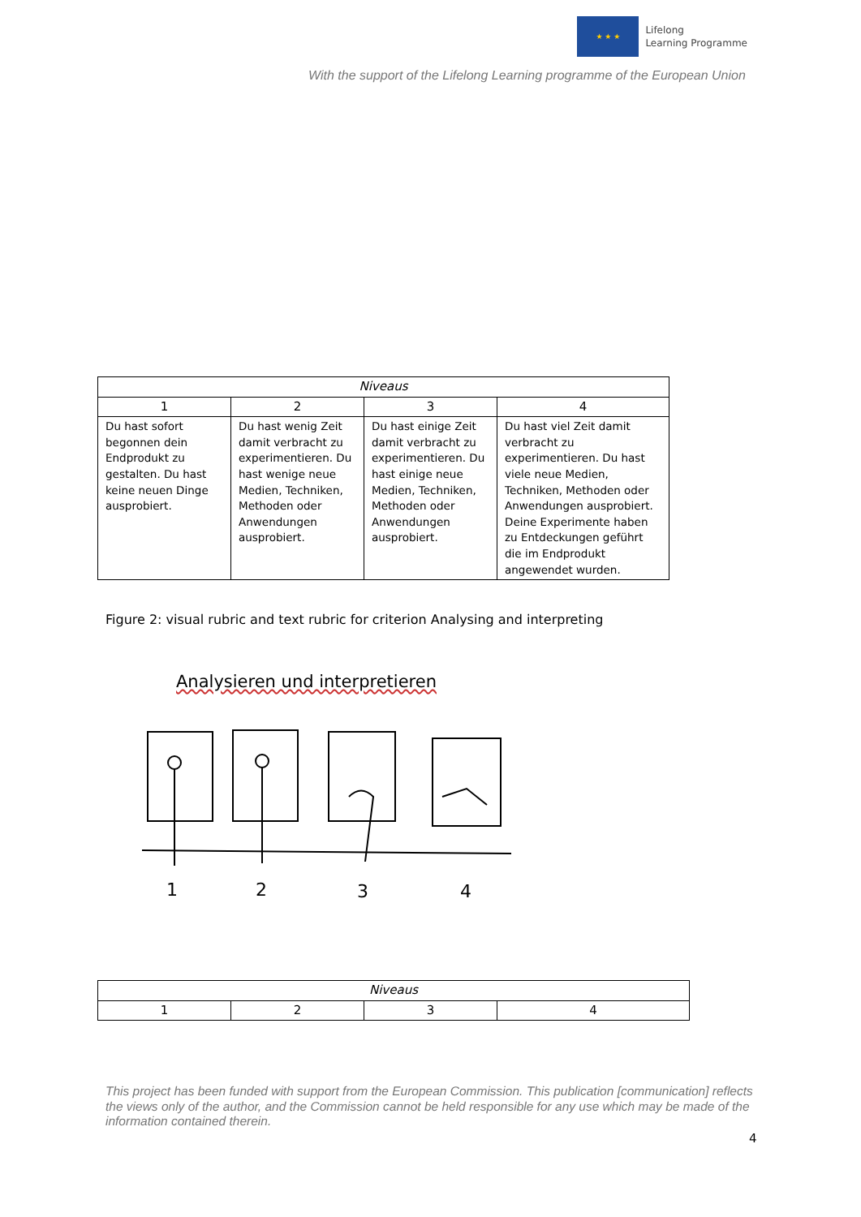★ ★ ★
Lifelong
Learning Programme
With the support of the Lifelong Learning programme of the European Union
| Niveaus | | | |
| 1 | 2 | 3 | 4 |
| Du hast sofort begonnen dein Endprodukt zu gestalten. Du hast keine neuen Dinge ausprobiert. | Du hast wenig Zeit damit verbracht zu experimentieren. Du hast wenige neue Medien, Techniken, Methoden oder Anwendungen ausprobiert. | Du hast einige Zeit damit verbracht zu experimentieren. Du hast einige neue Medien, Techniken, Methoden oder Anwendungen ausprobiert. | Du hast viel Zeit damit verbracht zu experimentieren. Du hast viele neue Medien, Techniken, Methoden oder Anwendungen ausprobiert. Deine Experimente haben zu Entdeckungen geführt die im Endprodukt angewendet wurden. |
Figure 2: visual rubric and text rubric for criterion Analysing and interpreting
Analysieren und interpretieren
1
2
3
4
| Niveaus | | | |
| 1 | 2 | 3 | 4 |
This project has been funded with support from the European Commission. This publication [communication] reflects the views only of the author, and the Commission cannot be held responsible for any use which may be made of the information contained therein.
4